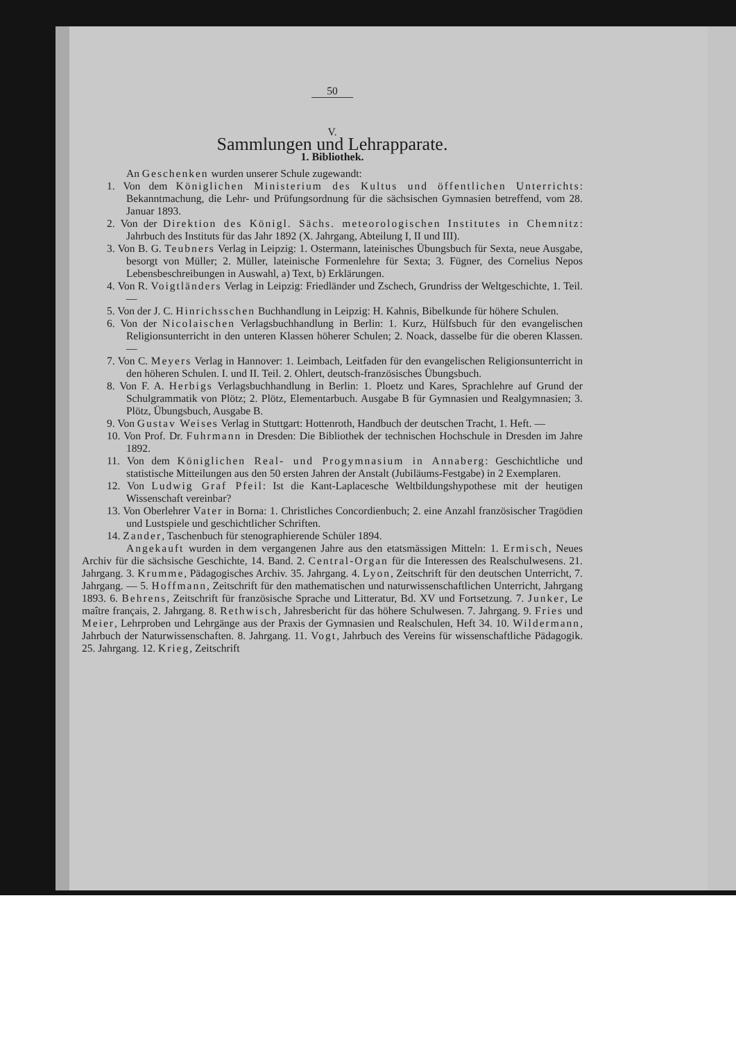50
V.
Sammlungen und Lehrapparate.
1. Bibliothek.
An Geschenken wurden unserer Schule zugewandt:
1. Von dem Königlichen Ministerium des Kultus und öffentlichen Unterrichts: Bekanntmachung, die Lehr- und Prüfungsordnung für die sächsischen Gymnasien betreffend, vom 28. Januar 1893.
2. Von der Direktion des Königl. Sächs. meteorologischen Institutes in Chemnitz: Jahrbuch des Instituts für das Jahr 1892 (X. Jahrgang, Abteilung I, II und III).
3. Von B. G. Teubners Verlag in Leipzig: 1. Ostermann, lateinisches Übungsbuch für Sexta, neue Ausgabe, besorgt von Müller; 2. Müller, lateinische Formenlehre für Sexta; 3. Fügner, des Cornelius Nepos Lebensbeschreibungen in Auswahl, a) Text, b) Erklärungen.
4. Von R. Voigtländers Verlag in Leipzig: Friedländer und Zschech, Grundriss der Weltgeschichte, 1. Teil. —
5. Von der J. C. Hinrichsschen Buchhandlung in Leipzig: H. Kahnis, Bibelkunde für höhere Schulen.
6. Von der Nicolaischen Verlagsbuchhandlung in Berlin: 1. Kurz, Hülfsbuch für den evangelischen Religionsunterricht in den unteren Klassen höherer Schulen; 2. Noack, dasselbe für die oberen Klassen. —
7. Von C. Meyers Verlag in Hannover: 1. Leimbach, Leitfaden für den evangelischen Religionsunterricht in den höheren Schulen. I. und II. Teil. 2. Ohlert, deutsch-französisches Übungsbuch.
8. Von F. A. Herbigs Verlagsbuchhandlung in Berlin: 1. Ploetz und Kares, Sprachlehre auf Grund der Schulgrammatik von Plötz; 2. Plötz, Elementarbuch. Ausgabe B für Gymnasien und Realgymnasien; 3. Plötz, Übungsbuch, Ausgabe B.
9. Von Gustav Weises Verlag in Stuttgart: Hottenroth, Handbuch der deutschen Tracht, 1. Heft. —
10. Von Prof. Dr. Fuhrmann in Dresden: Die Bibliothek der technischen Hochschule in Dresden im Jahre 1892.
11. Von dem Königlichen Real- und Progymnasium in Annaberg: Geschichtliche und statistische Mitteilungen aus den 50 ersten Jahren der Anstalt (Jubiläums-Festgabe) in 2 Exemplaren.
12. Von Ludwig Graf Pfeil: Ist die Kant-Laplacesche Weltbildungshypothese mit der heutigen Wissenschaft vereinbar?
13. Von Oberlehrer Vater in Borna: 1. Christliches Concordienbuch; 2. eine Anzahl französischer Tragödien und Lustspiele und geschichtlicher Schriften.
14. Zander, Taschenbuch für stenographierende Schüler 1894.
Angekauft wurden in dem vergangenen Jahre aus den etatsmässigen Mitteln: 1. Ermisch, Neues Archiv für die sächsische Geschichte, 14. Band. 2. Central-Organ für die Interessen des Realschulwesens. 21. Jahrgang. 3. Krumme, Pädagogisches Archiv. 35. Jahrgang. 4. Lyon, Zeitschrift für den deutschen Unterricht, 7. Jahrgang. — 5. Hoffmann, Zeitschrift für den mathematischen und naturwissenschaftlichen Unterricht, Jahrgang 1893. 6. Behrens, Zeitschrift für französische Sprache und Litteratur, Bd. XV und Fortsetzung. 7. Junker, Le maître français, 2. Jahrgang. 8. Rethwisch, Jahresbericht für das höhere Schulwesen. 7. Jahrgang. 9. Fries und Meier, Lehrproben und Lehrgänge aus der Praxis der Gymnasien und Realschulen, Heft 34. 10. Wildermann, Jahrbuch der Naturwissenschaften. 8. Jahrgang. 11. Vogt, Jahrbuch des Vereins für wissenschaftliche Pädagogik. 25. Jahrgang. 12. Krieg, Zeitschrift